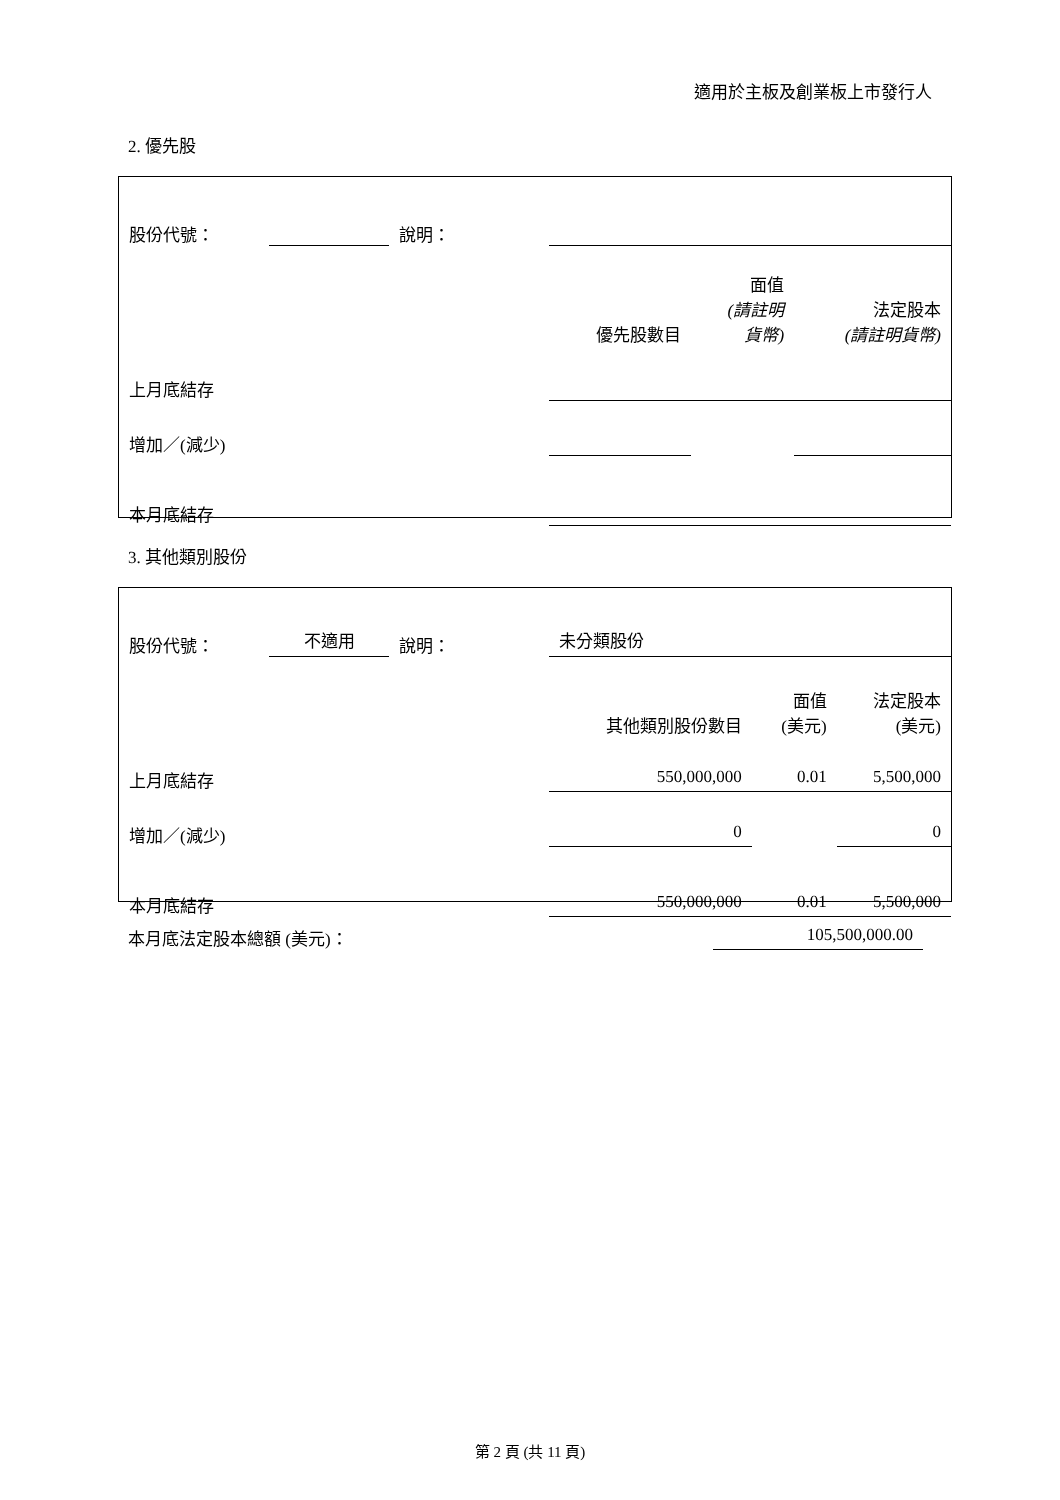適用於主板及創業板上市發行人
2. 優先股
| 股份代號： | | 說明： | | | | |
| | | | | 優先股數目 | 面值 (請註明 貨幣) | 法定股本 (請註明貨幣) |
| 上月底結存 | | | | | | |
| 增加／(減少) | | | | | | |
| 本月底結存 | | | | | | |
3. 其他類別股份
| 股份代號： | 不適用 | 說明： | | 未分類股份 | | |
| | | | | 其他類別股份數目 | 面值 (美元) | 法定股本 (美元) |
| 上月底結存 | | | | 550,000,000 | 0.01 | 5,500,000 |
| 增加／(減少) | | | | 0 | | 0 |
| 本月底結存 | | | | 550,000,000 | 0.01 | 5,500,000 |
本月底法定股本總額 (美元)： 105,500,000.00
第 2 頁 (共 11 頁)